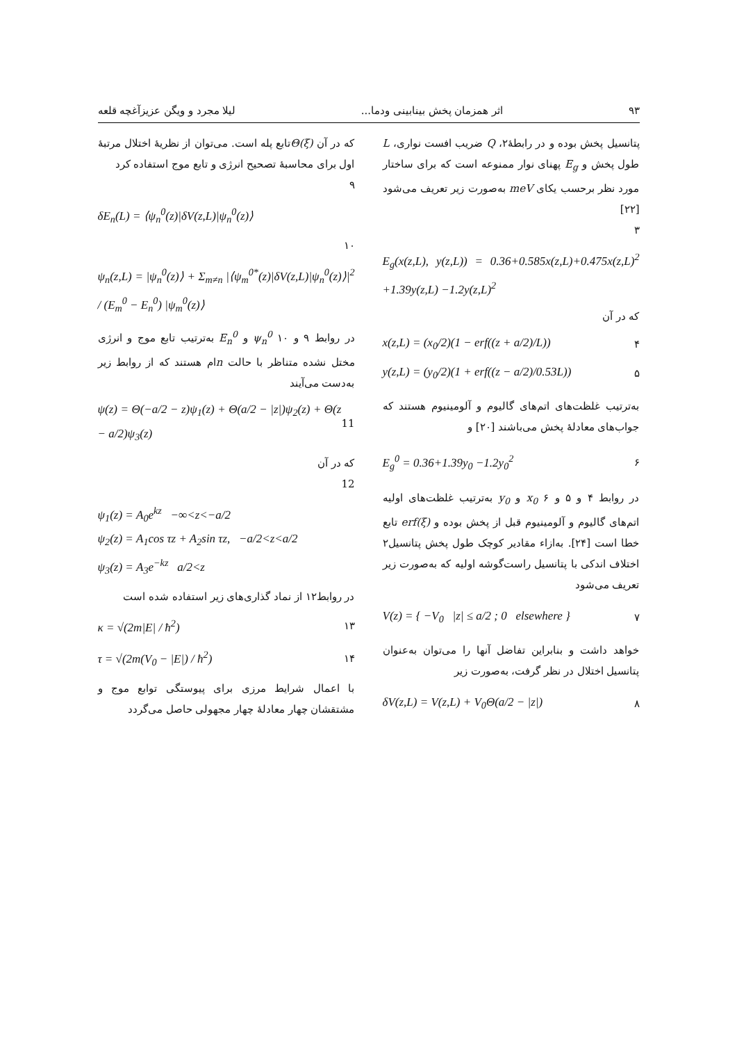۹۳ اثر همزمان پخش بینابینی ودما... لیلا مجرد و ویگن عزیزآغچه قلعه
پتانسیل پخش بوده و در رابطهٔ۲، Q ضریب افست نواری، L طول پخش و E<sub>g</sub> پهنای نوار ممنوعه است که برای ساختار مورد نظر برحسب یکای meV به‌صورت زیر تعریف می‌شود [۲۲]
۳
E<sub>g</sub>(x(z,L), y(z,L)) = 0.36+0.585x(z,L)+0.475x(z,L)<sup>2</sup> +1.39y(z,L) −1.2y(z,L)<sup>2</sup>
که در آن
x(z,L) = (x<sub>0</sub>/2)(1 − erf((z + a/2)/L)) ۴
y(z,L) = (y<sub>0</sub>/2)(1 + erf((z − a/2)/0.53L)) ۵
به‌ترتیب غلظت‌های اتم‌های گالیوم و آلومینیوم هستند که جواب‌های معادلهٔ پخش می‌باشند [۲۰] و
E<sub>g</sub><sup>0</sup> = 0.36+1.39y<sub>0</sub> −1.2y<sub>0</sub><sup>2</sup> ۶
در روابط ۴ و ۵ و ۶ x<sub>0</sub> و y<sub>0</sub> به‌ترتیب غلظت‌های اولیه اتم‌های گالیوم و آلومینیوم قبل از پخش بوده و erf(ξ) تابع خطا است [۲۴]. بەازاء مقادیر کوچک طول پخش پتانسیل۲ اختلاف اندکی با پتانسیل راست‌گوشه اولیه که به‌صورت زیر تعریف می‌شود
V(z) = { −V<sub>0</sub> |z| ≤ a/2 ; 0 elsewhere } ۷
خواهد داشت و بنابراین تفاضل آنها را می‌توان به‌عنوان پتانسیل اختلال در نظر گرفت، به‌صورت زیر
δV(z,L) = V(z,L) + V<sub>0</sub>Θ(a/2 − |z|) ۸
که در آن Θ(ξ) تابع پله است. می‌توان از نظریهٔ اختلال مرتبهٔ اول برای محاسبهٔ تصحیح انرژی و تابع موج استفاده کرد
۹
δE<sub>n</sub>(L) = ⟨ψ<sub>n</sub><sup>0</sup>(z)|δV(z,L)|ψ<sub>n</sub><sup>0</sup>(z)⟩
۱۰
ψ<sub>n</sub>(z,L) = |ψ<sub>n</sub><sup>0</sup>(z)⟩ + Σ<sub>m≠n</sub> |⟨ψ<sub>m</sub><sup>0*</sup>(z)|δV(z,L)|ψ<sub>n</sub><sup>0</sup>(z)⟩|<sup>2</sup> / (E<sub>m</sub><sup>0</sup> − E<sub>n</sub><sup>0</sup>) |ψ<sub>m</sub><sup>0</sup>(z)⟩
در روابط ۹ و ۱۰ ψ<sub>n</sub><sup>0</sup> و E<sub>n</sub><sup>0</sup> به‌ترتیب تابع موج و انرژی مختل نشده متناظر با حالت nام هستند که از روابط زیر به‌دست می‌آیند
ψ(z) = Θ(−a/2 − z)ψ<sub>1</sub>(z) + Θ(a/2 − |z|)ψ<sub>2</sub>(z) + Θ(z − a/2)ψ<sub>3</sub>(z) 11
که در آن
12
ψ<sub>1</sub>(z) = A<sub>0</sub>e<sup>kz</sup> −∞<z<−a/2
ψ<sub>2</sub>(z) = A<sub>1</sub>cos τz + A<sub>2</sub>sin τz, −a/2<z<a/2
ψ<sub>3</sub>(z) = A<sub>3</sub>e<sup>−kz</sup> a/2<z
در روابط۱۲ از نماد گذاری‌های زیر استفاده شده است
κ = √(2m|E| / ħ<sup>2</sup>) ۱۳
τ = √(2m(V<sub>0</sub> − |E|) / ħ<sup>2</sup>) ۱۴
با اعمال شرایط مرزی برای پیوستگی توابع موج و مشتقشان چهار معادلهٔ چهار مجهولی حاصل می‌گردد